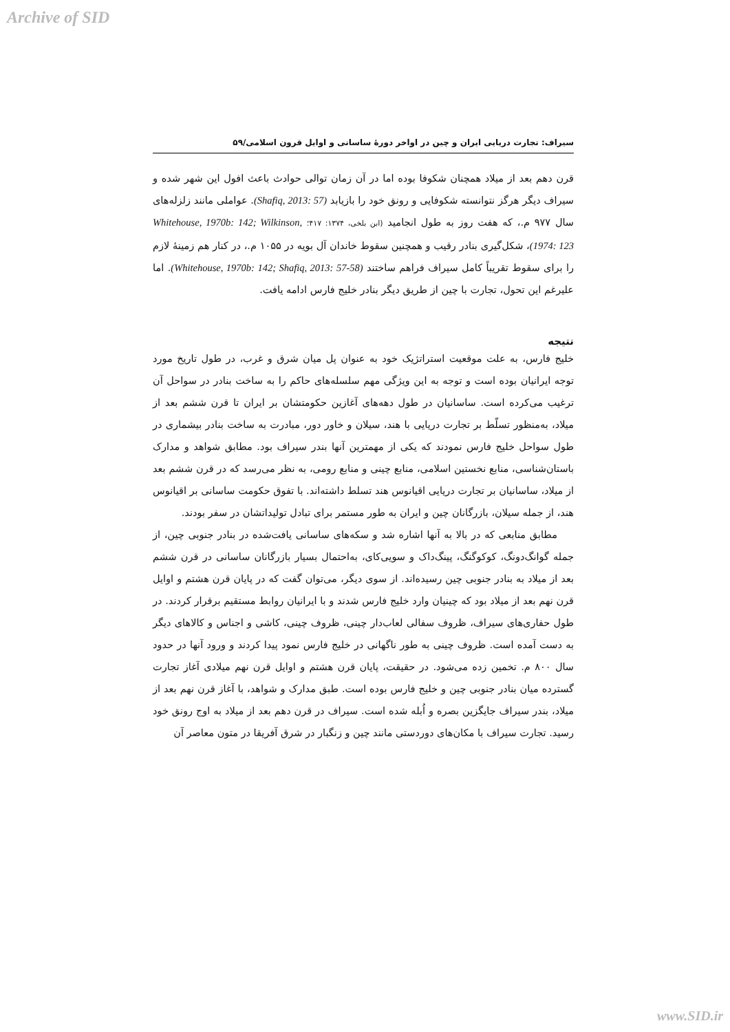Archive of SID
سیراف: تجارت دریایی ایران و چین در اواخر دورهٔ ساسانی و اوایل قرون اسلامی/۵۹
قرن دهم بعد از میلاد همچنان شکوفا بوده اما در آن زمان توالی حوادث باعث افول این شهر شده و سیراف دیگر هرگز نتوانسته شکوفایی و رونق خود را بازیابد (Shafiq, 2013: 57). عواملی مانند زلزله‌های سال ۹۷۷ م.، که هفت روز به طول انجامید (ابن بلخی، ۱۳۷۴: ۴۱۷؛ Whitehouse, 1970b: 142; Wilkinson, 1974: 123)، شکل‌گیری بنادر رقیب و همچنین سقوط خاندان آل بویه در ۱۰۵۵ م.، در کنار هم زمینهٔ لازم را برای سقوط تقریباً کامل سیراف فراهم ساختند (Whitehouse, 1970b: 142; Shafiq, 2013: 57-58). اما علیرغم این تحول، تجارت با چین از طریق دیگر بنادر خلیج فارس ادامه یافت.
نتیجه
خلیج فارس، به علت موقعیت استراتژیک خود به عنوان پل میان شرق و غرب، در طول تاریخ مورد توجه ایرانیان بوده است و توجه به این ویژگی مهم سلسله‌های حاکم را به ساخت بنادر در سواحل آن ترغیب می‌کرده است. ساسانیان در طول دهه‌های آغازین حکومتشان بر ایران تا قرن ششم بعد از میلاد، به‌منظور تسلّط بر تجارت دریایی با هند، سیلان و خاور دور، مبادرت به ساخت بنادر بیشماری در طول سواحل خلیج فارس نمودند که یکی از مهمترین آنها بندر سیراف بود. مطابق شواهد و مدارک باستان‌شناسی، منابع نخستین اسلامی، منابع چینی و منابع رومی، به نظر می‌رسد که در قرن ششم بعد از میلاد، ساسانیان بر تجارت دریایی اقیانوس هند تسلط داشته‌اند. با تفوق حکومت ساسانی بر اقیانوس هند، از جمله سیلان، بازرگانان چین و ایران به طور مستمر برای تبادل تولیداتشان در سفر بودند.
مطابق منابعی که در بالا به آنها اشاره شد و سکه‌های ساسانی یافت‌شده در بنادر جنوبی چین، از جمله گوانگ‌دونگ، کوکوگنگ، پینگ‌داک و سویی‌کای، به‌احتمال بسیار بازرگانان ساسانی در قرن ششم بعد از میلاد به بنادر جنوبی چین رسیده‌اند. از سوی دیگر، می‌توان گفت که در پایان قرن هشتم و اوایل قرن نهم بعد از میلاد بود که چینیان وارد خلیج فارس شدند و با ایرانیان روابط مستقیم برقرار کردند. در طول حفاری‌های سیراف، ظروف سفالی لعاب‌دار چینی، ظروف چینی، کاشی و اجناس و کالاهای دیگر به دست آمده است. ظروف چینی به طور ناگهانی در خلیج فارس نمود پیدا کردند و ورود آنها در حدود سال ۸۰۰ م. تخمین زده می‌شود. در حقیقت، پایان قرن هشتم و اوایل قرن نهم میلادی آغاز تجارت گسترده میان بنادر جنوبی چین و خلیج فارس بوده است. طبق مدارک و شواهد، با آغاز قرن نهم بعد از میلاد، بندر سیراف جایگزین بصره و اُبله شده است. سیراف در قرن دهم بعد از میلاد به اوج رونق خود رسید. تجارت سیراف با مکان‌های دوردستی مانند چین و زنگبار در شرق آفریقا در متون معاصر آن
www.SID.ir